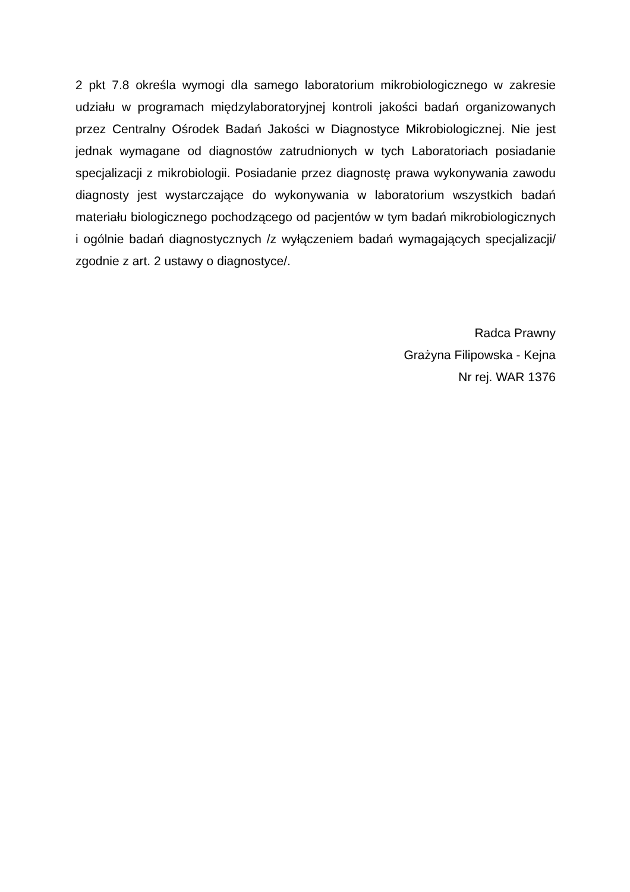2 pkt 7.8 określa wymogi dla samego laboratorium mikrobiologicznego w zakresie udziału w programach międzylaboratoryjnej kontroli jakości badań organizowanych przez Centralny Ośrodek Badań Jakości w Diagnostyce Mikrobiologicznej. Nie jest jednak wymagane od diagnostów zatrudnionych w tych Laboratoriach posiadanie specjalizacji z mikrobiologii. Posiadanie przez diagnostę prawa wykonywania zawodu diagnosty jest wystarczające do wykonywania w laboratorium wszystkich badań materiału biologicznego pochodzącego od pacjentów w tym badań mikrobiologicznych i ogólnie badań diagnostycznych /z wyłączeniem badań wymagających specjalizacji/ zgodnie z art. 2 ustawy o diagnostyce/.
Radca Prawny
Grażyna Filipowska - Kejna
Nr rej. WAR 1376